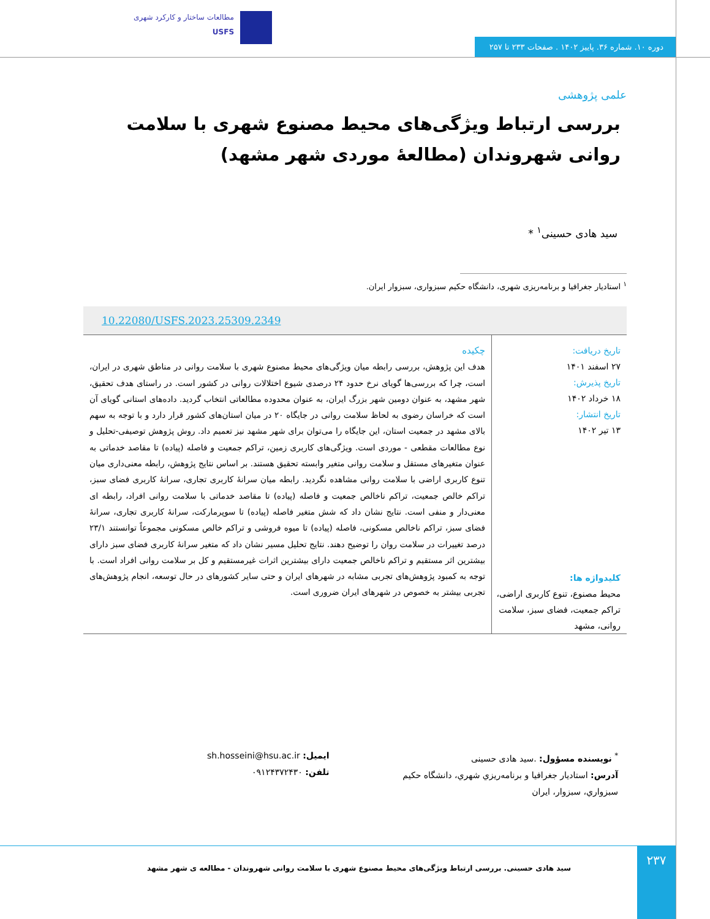مطالعات ساختار و کارکرد شهری
USFS
دوره ۱۰. شماره ۳۶. پاییز ۱۴۰۲ . صفحات ۲۳۳ تا ۲۵۷
علمی پژوهشی
بررسی ارتباط ویژگی‌های محیط مصنوع شهری با سلامت روانی شهروندان (مطالعۀ موردی شهر مشهد)
سید هادی حسینی<sup>۱</sup> *
<sup>۱</sup> استادیار جغرافیا و برنامه‌ریزی شهری، دانشگاه حکیم سبزواری، سبزوار ایران.
10.22080/USFS.2023.25309.2349
تاریخ دریافت:
۲۷ اسفند ۱۴۰۱
تاریخ پذیرش:
۱۸ خرداد ۱۴۰۲
تاریخ انتشار:
۱۳ تیر ۱۴۰۲
کلیدواژه ها:
محیط مصنوع، تنوع کاربری اراضی، تراکم جمعیت، فضای سبز، سلامت روانی، مشهد
چکیده
هدف این پژوهش، بررسی رابطه میان ویژگی‌های محیط مصنوع شهری با سلامت روانی در مناطق شهری در ایران، است، چرا که بررسی‌ها گویای نرخ حدود ۲۴ درصدی شیوع اختلالات روانی در کشور است. در راستای هدف تحقیق، شهر مشهد، به عنوان دومین شهر بزرگ ایران، به عنوان محدوده مطالعاتی انتخاب گردید. داده‌های استانی گویای آن است که خراسان رضوی به لحاظ سلامت روانی در جایگاه ۲۰ در میان استان‌های کشور قرار دارد و با توجه به سهم بالای مشهد در جمعیت استان، این جایگاه را می‌توان برای شهر مشهد نیز تعمیم داد. روش پژوهش توصیفی-تحلیل و نوع مطالعات مقطعی - موردی است. ویژگی‌های کاربری زمین، تراکم جمعیت و فاصله (پیاده) تا مقاصد خدماتی به عنوان متغیرهای مستقل و سلامت روانی متغیر وابسته تحقیق هستند. بر اساس نتایج پژوهش، رابطه معنی‌داری میان تنوع کاربری اراضی با سلامت روانی مشاهده نگردید. رابطه میان سرانۀ کاربری تجاری، سرانۀ کاربری فضای سبز، تراکم خالص جمعیت، تراکم ناخالص جمعیت و فاصله (پیاده) تا مقاصد خدماتی با سلامت روانی افراد، رابطه ای معنی‌دار و منفی است. نتایج نشان داد که شش متغیر فاصله (پیاده) تا سوپرمارکت، سرانۀ کاربری تجاری، سرانۀ فضای سبز، تراکم ناخالص مسکونی، فاصله (پیاده) تا میوه فروشی و تراکم خالص مسکونی مجموعاً توانستند ۲۳/۱ درصد تغییرات در سلامت روان را توضیح دهند. نتایج تحلیل مسیر نشان داد که متغیر سرانۀ کاربری فضای سبز دارای بیشترین اثر مستقیم و تراکم ناخالص جمعیت دارای بیشترین اثرات غیرمستقیم و کل بر سلامت روانی افراد است. با توجه به کمبود پژوهش‌های تجربی مشابه در شهرهای ایران و حتی سایر کشورهای در حال توسعه، انجام پژوهش‌های تجربی بیشتر به خصوص در شهرهای ایران ضروری است.
<sup>*</sup> نویسنده مسؤول: .سید هادی حسینی
آدرس: استادیار جغرافیا و برنامه‌ریزي شهري، دانشگاه حکیم سبزواري، سبزوار، ایران
ایمیل: sh.hosseini@hsu.ac.ir
تلفن: ۰۹۱۲۴۳۷۲۴۳۰
سید هادی حسینی. بررسی ارتباط ویژگی‌های محیط مصنوع شهری با سلامت روانی شهروندان - مطالعه ی شهر مشهد
۲۳۷